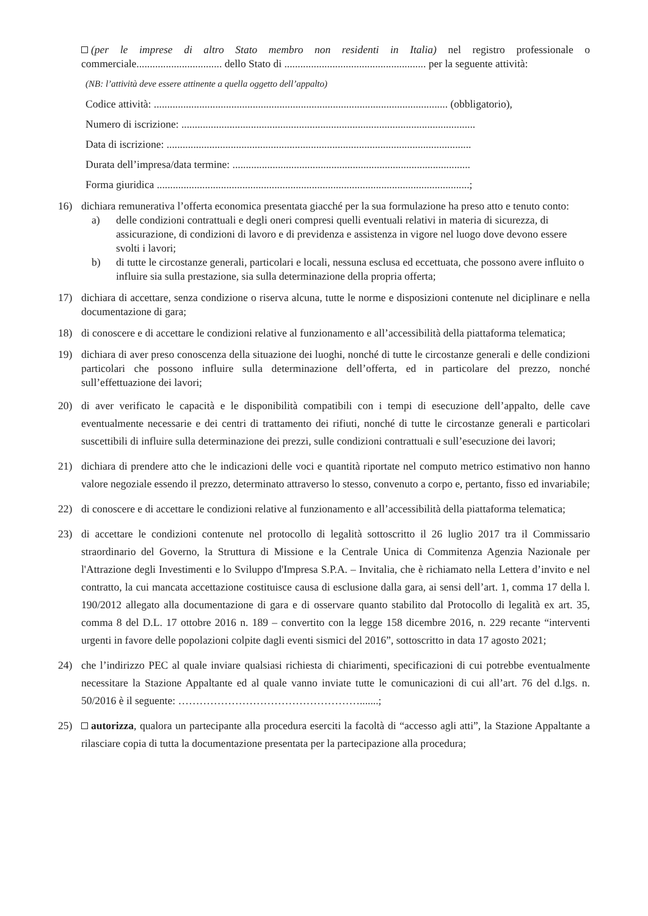(per le imprese di altro Stato membro non residenti in Italia) nel registro professionale o commerciale................................ dello Stato di ..................................................... per la seguente attività:
(NB: l’attività deve essere attinente a quella oggetto dell’appalto)
Codice attività: .............................................................................................................. (obbligatorio),
Numero di iscrizione: ..............................................................................................................
Data di iscrizione: ..................................................................................................................
Durata dell’impresa/data termine: .........................................................................................
Forma giuridica .....................................................................................................................;
16) dichiara remunerativa l’offerta economica presentata giacché per la sua formulazione ha preso atto e tenuto conto:
a) delle condizioni contrattuali e degli oneri compresi quelli eventuali relativi in materia di sicurezza, di assicurazione, di condizioni di lavoro e di previdenza e assistenza in vigore nel luogo dove devono essere svolti i lavori;
b) di tutte le circostanze generali, particolari e locali, nessuna esclusa ed eccettuata, che possono avere influito o influire sia sulla prestazione, sia sulla determinazione della propria offerta;
17) dichiara di accettare, senza condizione o riserva alcuna, tutte le norme e disposizioni contenute nel diciplinare e nella documentazione di gara;
18) di conoscere e di accettare le condizioni relative al funzionamento e all’accessibilità della piattaforma telematica;
19) dichiara di aver preso conoscenza della situazione dei luoghi, nonché di tutte le circostanze generali e delle condizioni particolari che possono influire sulla determinazione dell’offerta, ed in particolare del prezzo, nonché sull’effettuazione dei lavori;
20) di aver verificato le capacità e le disponibilità compatibili con i tempi di esecuzione dell’appalto, delle cave eventualmente necessarie e dei centri di trattamento dei rifiuti, nonché di tutte le circostanze generali e particolari suscettibili di influire sulla determinazione dei prezzi, sulle condizioni contrattuali e sull’esecuzione dei lavori;
21) dichiara di prendere atto che le indicazioni delle voci e quantità riportate nel computo metrico estimativo non hanno valore negoziale essendo il prezzo, determinato attraverso lo stesso, convenuto a corpo e, pertanto, fisso ed invariabile;
22) di conoscere e di accettare le condizioni relative al funzionamento e all’accessibilità della piattaforma telematica;
23) di accettare le condizioni contenute nel protocollo di legalità sottoscritto il 26 luglio 2017 tra il Commissario straordinario del Governo, la Struttura di Missione e la Centrale Unica di Commitenza Agenzia Nazionale per l'Attrazione degli Investimenti e lo Sviluppo d'Impresa S.P.A. – Invitalia, che è richiamato nella Lettera d’invito e nel contratto, la cui mancata accettazione costituisce causa di esclusione dalla gara, ai sensi dell’art. 1, comma 17 della l. 190/2012 allegato alla documentazione di gara e di osservare quanto stabilito dal Protocollo di legalità ex art. 35, comma 8 del D.L. 17 ottobre 2016 n. 189 – convertito con la legge 158 dicembre 2016, n. 229 recante “interventi urgenti in favore delle popolazioni colpite dagli eventi sismici del 2016”, sottoscritto in data 17 agosto 2021;
24) che l’indirizzo PEC al quale inviare qualsiasi richiesta di chiarimenti, specificazioni di cui potrebbe eventualmente necessitare la Stazione Appaltante ed al quale vanno inviate tutte le comunicazioni di cui all’art. 76 del d.lgs. n. 50/2016 è il seguente: …………………………………………….......;
25) autorizza, qualora un partecipante alla procedura eserciti la facoltà di “accesso agli atti”, la Stazione Appaltante a rilasciare copia di tutta la documentazione presentata per la partecipazione alla procedura;